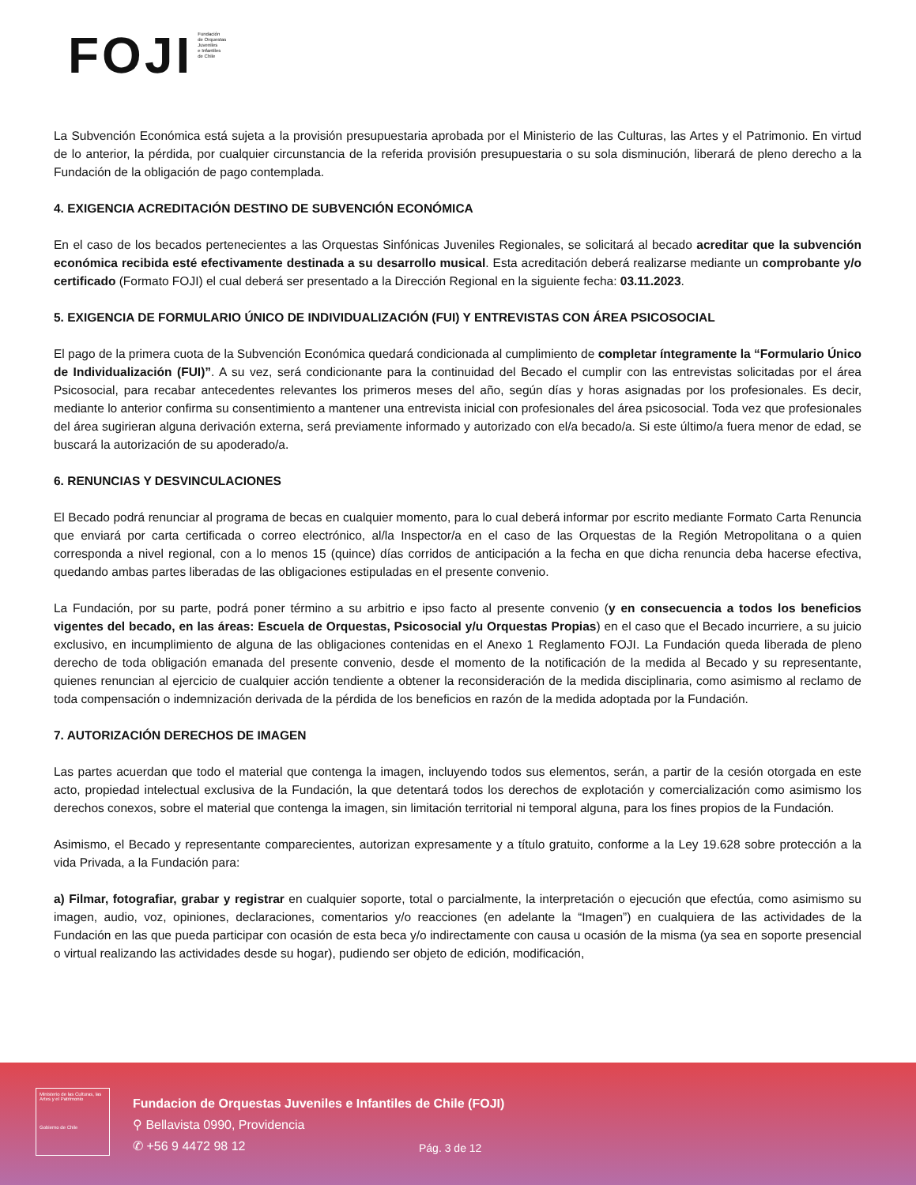FOJI
Fundación
de Orquestas
Juveniles
e Infantiles
de Chile
La Subvención Económica está sujeta a la provisión presupuestaria aprobada por el Ministerio de las Culturas, las Artes y el Patrimonio. En virtud de lo anterior, la pérdida, por cualquier circunstancia de la referida provisión presupuestaria o su sola disminución, liberará de pleno derecho a la Fundación de la obligación de pago contemplada.
4. EXIGENCIA ACREDITACIÓN DESTINO DE SUBVENCIÓN ECONÓMICA
En el caso de los becados pertenecientes a las Orquestas Sinfónicas Juveniles Regionales, se solicitará al becado acreditar que la subvención económica recibida esté efectivamente destinada a su desarrollo musical. Esta acreditación deberá realizarse mediante un comprobante y/o certificado (Formato FOJI) el cual deberá ser presentado a la Dirección Regional en la siguiente fecha: 03.11.2023.
5. EXIGENCIA DE FORMULARIO ÚNICO DE INDIVIDUALIZACIÓN (FUI) Y ENTREVISTAS CON ÁREA PSICOSOCIAL
El pago de la primera cuota de la Subvención Económica quedará condicionada al cumplimiento de completar íntegramente la “Formulario Único de Individualización (FUI)”. A su vez, será condicionante para la continuidad del Becado el cumplir con las entrevistas solicitadas por el área Psicosocial, para recabar antecedentes relevantes los primeros meses del año, según días y horas asignadas por los profesionales. Es decir, mediante lo anterior confirma su consentimiento a mantener una entrevista inicial con profesionales del área psicosocial. Toda vez que profesionales del área sugirieran alguna derivación externa, será previamente informado y autorizado con el/a becado/a. Si este último/a fuera menor de edad, se buscará la autorización de su apoderado/a.
6. RENUNCIAS Y DESVINCULACIONES
El Becado podrá renunciar al programa de becas en cualquier momento, para lo cual deberá informar por escrito mediante Formato Carta Renuncia que enviará por carta certificada o correo electrónico, al/la Inspector/a en el caso de las Orquestas de la Región Metropolitana o a quien corresponda a nivel regional, con a lo menos 15 (quince) días corridos de anticipación a la fecha en que dicha renuncia deba hacerse efectiva, quedando ambas partes liberadas de las obligaciones estipuladas en el presente convenio.
La Fundación, por su parte, podrá poner término a su arbitrio e ipso facto al presente convenio (y en consecuencia a todos los beneficios vigentes del becado, en las áreas: Escuela de Orquestas, Psicosocial y/u Orquestas Propias) en el caso que el Becado incurriere, a su juicio exclusivo, en incumplimiento de alguna de las obligaciones contenidas en el Anexo 1 Reglamento FOJI. La Fundación queda liberada de pleno derecho de toda obligación emanada del presente convenio, desde el momento de la notificación de la medida al Becado y su representante, quienes renuncian al ejercicio de cualquier acción tendiente a obtener la reconsideración de la medida disciplinaria, como asimismo al reclamo de toda compensación o indemnización derivada de la pérdida de los beneficios en razón de la medida adoptada por la Fundación.
7. AUTORIZACIÓN DERECHOS DE IMAGEN
Las partes acuerdan que todo el material que contenga la imagen, incluyendo todos sus elementos, serán, a partir de la cesión otorgada en este acto, propiedad intelectual exclusiva de la Fundación, la que detentará todos los derechos de explotación y comercialización como asimismo los derechos conexos, sobre el material que contenga la imagen, sin limitación territorial ni temporal alguna, para los fines propios de la Fundación.
Asimismo, el Becado y representante comparecientes, autorizan expresamente y a título gratuito, conforme a la Ley 19.628 sobre protección a la vida Privada, a la Fundación para:
a) Filmar, fotografiar, grabar y registrar en cualquier soporte, total o parcialmente, la interpretación o ejecución que efectúa, como asimismo su imagen, audio, voz, opiniones, declaraciones, comentarios y/o reacciones (en adelante la “Imagen”) en cualquiera de las actividades de la Fundación en las que pueda participar con ocasión de esta beca y/o indirectamente con causa u ocasión de la misma (ya sea en soporte presencial o virtual realizando las actividades desde su hogar), pudiendo ser objeto de edición, modificación,
Ministerio de las Culturas, las Artes y el Patrimonio
Gobierno de Chile
Fundacion de Orquestas Juveniles e Infantiles de Chile (FOJI)
⚲ Bellavista 0990, Providencia
✆ +56 9 4472 98 12
Pág. 3 de 12